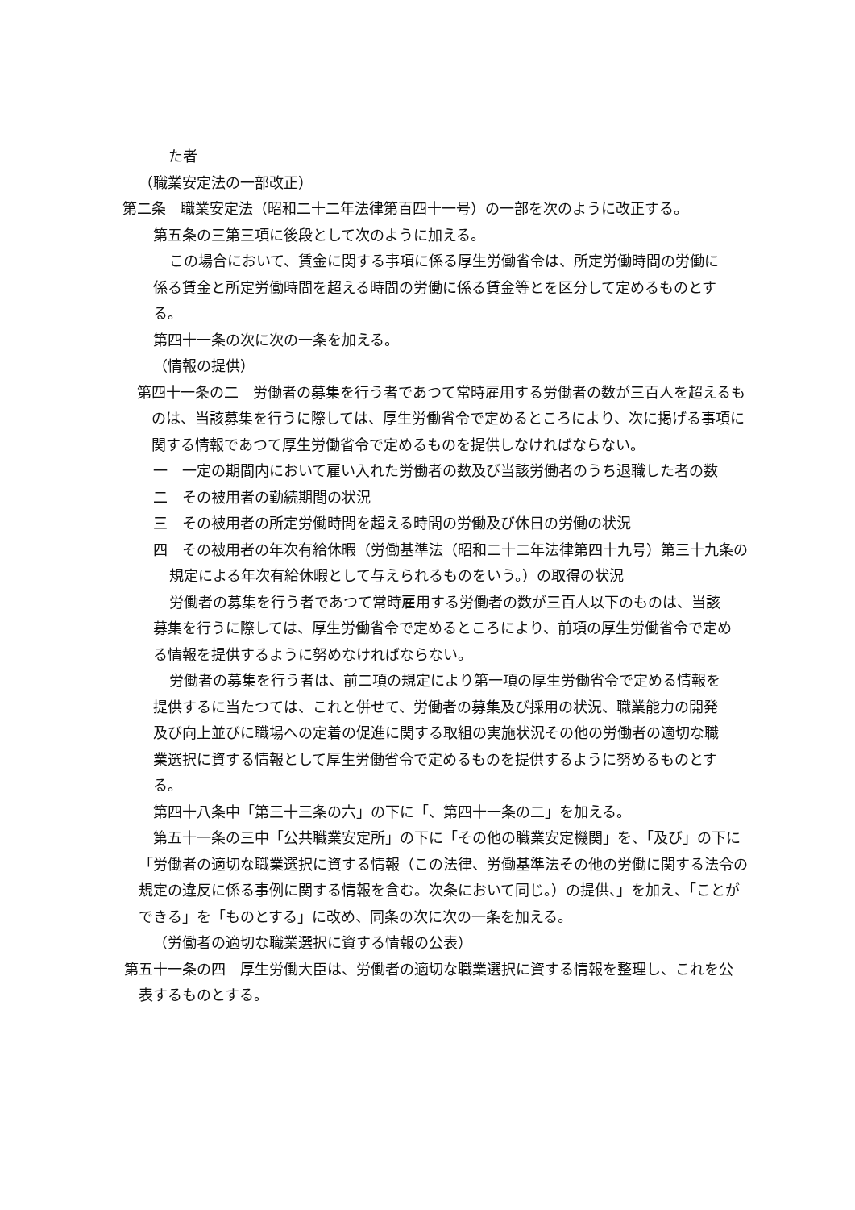た者
（職業安定法の一部改正）
第二条　職業安定法（昭和二十二年法律第百四十一号）の一部を次のように改正する。
第五条の三第三項に後段として次のように加える。
この場合において、賃金に関する事項に係る厚生労働省令は、所定労働時間の労働に係る賃金と所定労働時間を超える時間の労働に係る賃金等とを区分して定めるものとする。
第四十一条の次に次の一条を加える。
（情報の提供）
第四十一条の二　労働者の募集を行う者であつて常時雇用する労働者の数が三百人を超えるものは、当該募集を行うに際しては、厚生労働省令で定めるところにより、次に掲げる事項に関する情報であつて厚生労働省令で定めるものを提供しなければならない。
一　一定の期間内において雇い入れた労働者の数及び当該労働者のうち退職した者の数
二　その被用者の勤続期間の状況
三　その被用者の所定労働時間を超える時間の労働及び休日の労働の状況
四　その被用者の年次有給休暇（労働基準法（昭和二十二年法律第四十九号）第三十九条の規定による年次有給休暇として与えられるものをいう。）の取得の状況
労働者の募集を行う者であつて常時雇用する労働者の数が三百人以下のものは、当該募集を行うに際しては、厚生労働省令で定めるところにより、前項の厚生労働省令で定める情報を提供するように努めなければならない。
労働者の募集を行う者は、前二項の規定により第一項の厚生労働省令で定める情報を提供するに当たつては、これと併せて、労働者の募集及び採用の状況、職業能力の開発及び向上並びに職場への定着の促進に関する取組の実施状況その他の労働者の適切な職業選択に資する情報として厚生労働省令で定めるものを提供するように努めるものとする。
第四十八条中「第三十三条の六」の下に「、第四十一条の二」を加える。
第五十一条の三中「公共職業安定所」の下に「その他の職業安定機関」を、「及び」の下に「労働者の適切な職業選択に資する情報（この法律、労働基準法その他の労働に関する法令の規定の違反に係る事例に関する情報を含む。次条において同じ。）の提供、」を加え、「ことができる」を「ものとする」に改め、同条の次に次の一条を加える。
（労働者の適切な職業選択に資する情報の公表）
第五十一条の四　厚生労働大臣は、労働者の適切な職業選択に資する情報を整理し、これを公表するものとする。